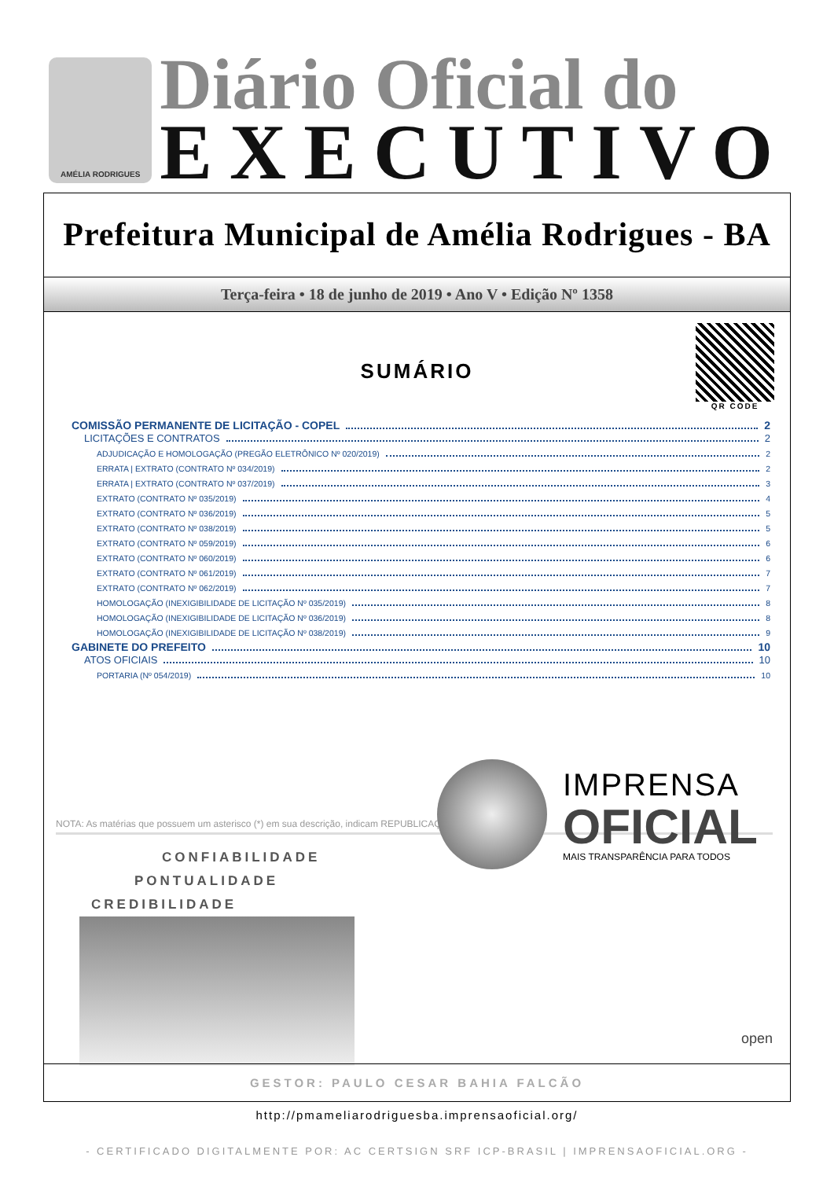AMÉLIA RODRIGUES
Diário Oficial do
EXECUTIVO
Prefeitura Municipal de Amélia Rodrigues - BA
Terça-feira • 18 de junho de 2019 • Ano V • Edição Nº 1358
QR CODE
SUMÁRIO
COMISSÃO PERMANENTE DE LICITAÇÃO - COPEL 2
LICITAÇÕES E CONTRATOS 2
ADJUDICAÇÃO E HOMOLOGAÇÃO (PREGÃO ELETRÔNICO Nº 020/2019) 2
ERRATA | EXTRATO (CONTRATO Nº 034/2019) 2
ERRATA | EXTRATO (CONTRATO Nº 037/2019) 3
EXTRATO (CONTRATO Nº 035/2019) 4
EXTRATO (CONTRATO Nº 036/2019) 5
EXTRATO (CONTRATO Nº 038/2019) 5
EXTRATO (CONTRATO Nº 059/2019) 6
EXTRATO (CONTRATO Nº 060/2019) 6
EXTRATO (CONTRATO Nº 061/2019) 7
EXTRATO (CONTRATO Nº 062/2019) 7
HOMOLOGAÇÃO (INEXIGIBILIDADE DE LICITAÇÃO Nº 035/2019) 8
HOMOLOGAÇÃO (INEXIGIBILIDADE DE LICITAÇÃO Nº 036/2019) 8
HOMOLOGAÇÃO (INEXIGIBILIDADE DE LICITAÇÃO Nº 038/2019) 9
GABINETE DO PREFEITO 10
ATOS OFICIAIS 10
PORTARIA (Nº 054/2019) 10
NOTA: As matérias que possuem um asterisco (*) em sua descrição, indicam REPUBLICAÇÃO.
CONFIABILIDADE
PONTUALIDADE
CREDIBILIDADE
IMPRENSA
OFICIAL
MAIS TRANSPARÊNCIA PARA TODOS
open
GESTOR: PAULO CESAR BAHIA FALCÃO
http://pmameliarodriguesba.imprensaoficial.org/
- CERTIFICADO DIGITALMENTE POR: AC CERTSIGN SRF ICP-BRASIL | IMPRENSAOFICIAL.ORG -